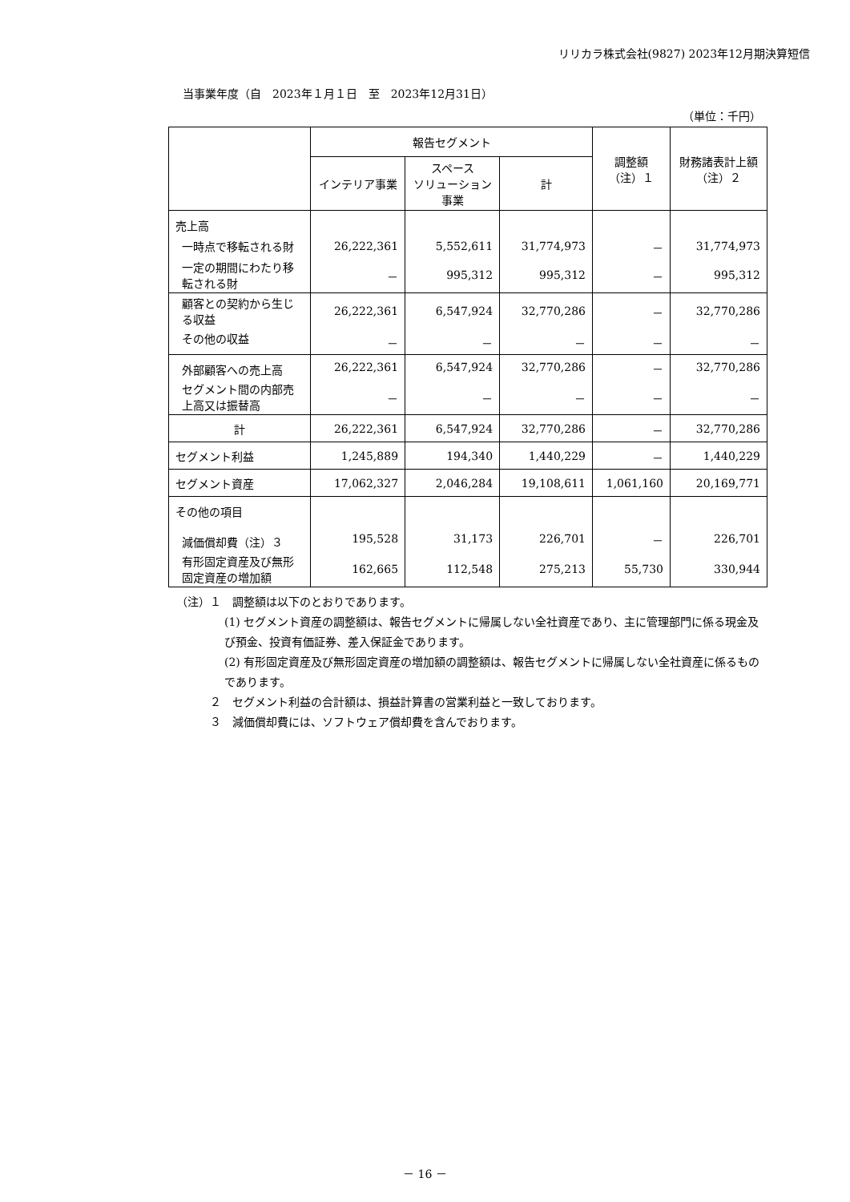リリカラ株式会社(9827) 2023年12月期決算短信
当事業年度（自　2023年１月１日　至　2023年12月31日）
（単位：千円）
| | 報告セグメント | | | 調整額 （注）１ | 財務諸表計上額 （注）２ |
| --- | --- | --- | --- | --- | --- |
| | インテリア事業 | スペース ソリューション 事業 | 計 | | |
| 売上高 | | | | | |
| 一時点で移転される財 | 26,222,361 | 5,552,611 | 31,774,973 | － | 31,774,973 |
| 一定の期間にわたり移転される財 | － | 995,312 | 995,312 | － | 995,312 |
| 顧客との契約から生じる収益 | 26,222,361 | 6,547,924 | 32,770,286 | － | 32,770,286 |
| その他の収益 | － | － | － | － | － |
| 外部顧客への売上高 | 26,222,361 | 6,547,924 | 32,770,286 | － | 32,770,286 |
| セグメント間の内部売上高又は振替高 | － | － | － | － | － |
| 計 | 26,222,361 | 6,547,924 | 32,770,286 | － | 32,770,286 |
| セグメント利益 | 1,245,889 | 194,340 | 1,440,229 | － | 1,440,229 |
| セグメント資産 | 17,062,327 | 2,046,284 | 19,108,611 | 1,061,160 | 20,169,771 |
| その他の項目 | | | | | |
| 減価償却費（注）３ | 195,528 | 31,173 | 226,701 | － | 226,701 |
| 有形固定資産及び無形固定資産の増加額 | 162,665 | 112,548 | 275,213 | 55,730 | 330,944 |
（注）１　調整額は以下のとおりであります。
(1) セグメント資産の調整額は、報告セグメントに帰属しない全社資産であり、主に管理部門に係る現金及び預金、投資有価証券、差入保証金であります。
(2) 有形固定資産及び無形固定資産の増加額の調整額は、報告セグメントに帰属しない全社資産に係るものであります。
２　セグメント利益の合計額は、損益計算書の営業利益と一致しております。
３　減価償却費には、ソフトウェア償却費を含んでおります。
－ 16 －